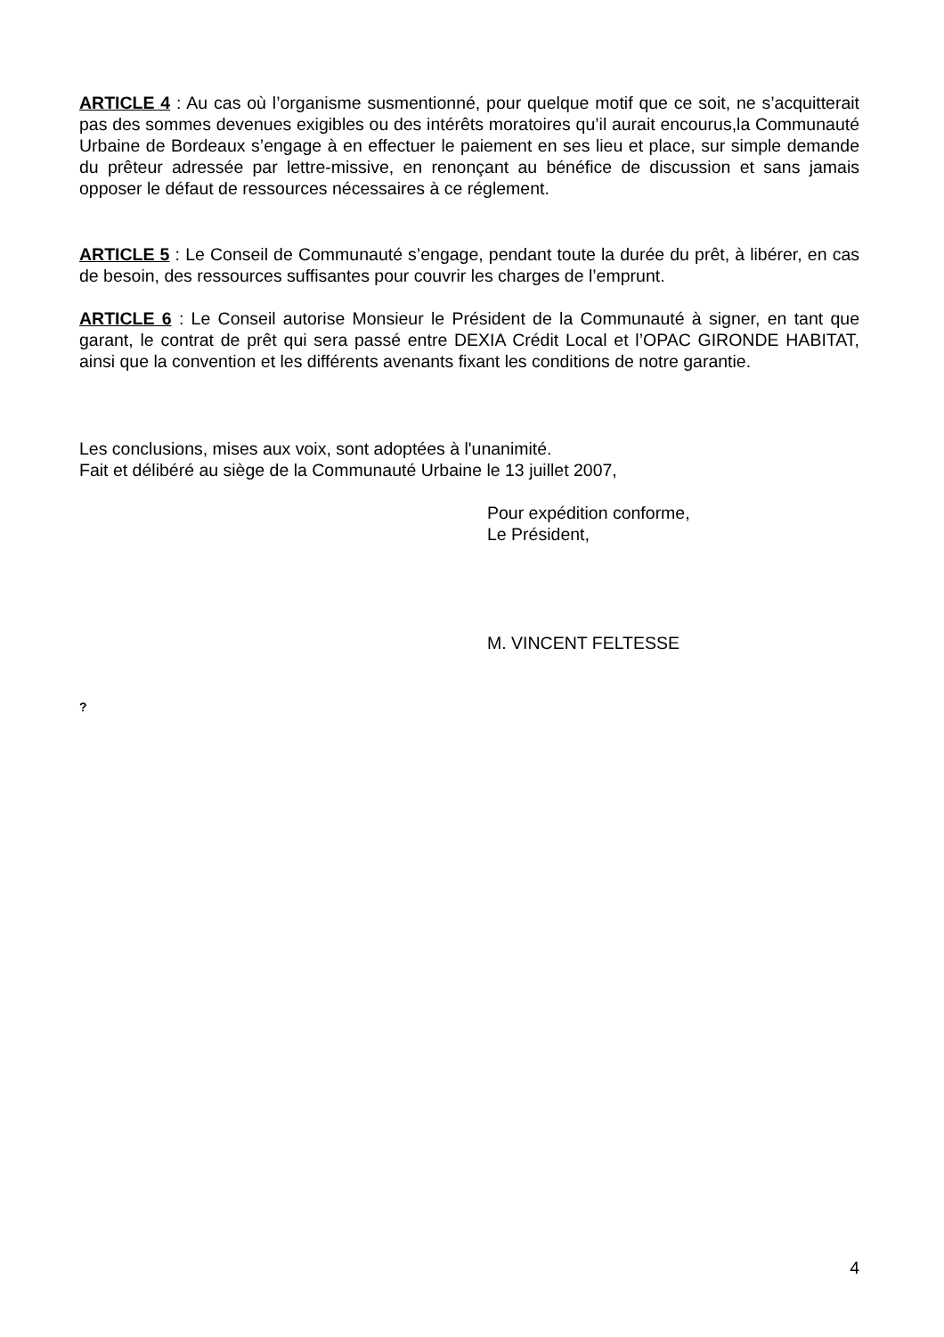ARTICLE 4 : Au cas où l’organisme susmentionné, pour quelque motif que ce soit, ne s’acquitterait pas des sommes devenues exigibles ou des intérêts moratoires qu’il aurait encourus,la Communauté Urbaine de Bordeaux s’engage à en effectuer le paiement en ses lieu et place, sur simple demande du prêteur adressée par lettre-missive, en renonçant au bénéfice de discussion et sans jamais opposer le défaut de ressources nécessaires à ce réglement.
ARTICLE 5 : Le Conseil de Communauté s’engage, pendant toute la durée du prêt, à libérer, en cas de besoin, des ressources suffisantes pour couvrir les charges de l’emprunt.
ARTICLE 6 : Le Conseil autorise Monsieur le Président de la Communauté à signer, en tant que garant, le contrat de prêt qui sera passé entre DEXIA Crédit Local et l’OPAC GIRONDE HABITAT, ainsi que la convention et les différents avenants fixant les conditions de notre garantie.
Les conclusions, mises aux voix, sont adoptées à l'unanimité.
Fait et délibéré au siège de la Communauté Urbaine le 13 juillet 2007,
Pour expédition conforme,
Le Président,
M. VINCENT FELTESSE
?
4